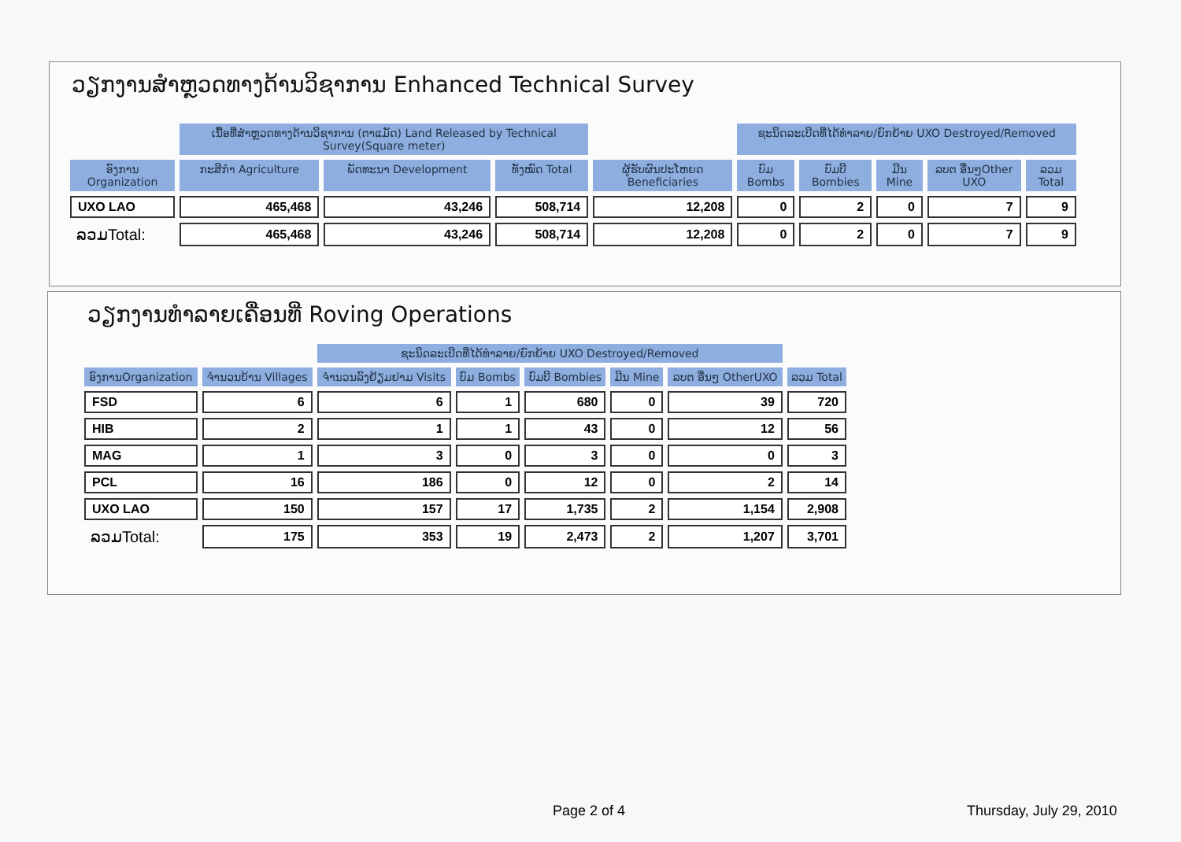ວຽກງານສຳຫຼວດທາງດ້ານວິຊາການ Enhanced Technical Survey
| | ເນື້ອທີ່ສຳຫຼວດທາງດ້ານວິຊາການ (ຕາແມັດ) Land Released by Technical Survey(Square meter) | | | | ຊະນິດລະເບີດທີ່ໄດ້ທຳລາຍ/ຍົກຍ້າຍ UXO Destroyed/Removed | | | | |
| --- | --- | --- | --- | --- | --- | --- | --- | --- | --- |
| ອົງການ Organization | ກະສິກຳ Agriculture | ພັດທະນາ Development | ທັງໝົດ Total | ຜູ້ຮັບຜົນປະໂຫຍດ Beneficiaries | ບົມ Bombs | ບົມບີ Bombies | ມີນ Mine | ລບຕ ອື່ນໆOther UXO | ລວມ Total |
| UXO LAO | 465,468 | 43,246 | 508,714 | 12,208 | 0 | 2 | 0 | 7 | 9 |
| ລວມTotal: | 465,468 | 43,246 | 508,714 | 12,208 | 0 | 2 | 0 | 7 | 9 |
ວຽກງານທຳລາຍເຄື່ອນທີ່ Roving Operations
| | | ຊະນິດລະເບີດທີ່ໄດ້ທຳລາຍ/ຍົກຍ້າຍ UXO Destroyed/Removed | | | | | |
| --- | --- | --- | --- | --- | --- | --- | --- |
| ອົງການOrganization | ຈຳນວນບ້ານ Villages | ຈຳນວນລົງຢ້ຽມຢາມ Visits | ບົມ Bombs | ບົມບີ Bombies | ມີນ Mine | ລບຕ ອື່ນໆ OtherUXO | ລວມ Total |
| FSD | 6 | 6 | 1 | 680 | 0 | 39 | 720 |
| HIB | 2 | 1 | 1 | 43 | 0 | 12 | 56 |
| MAG | 1 | 3 | 0 | 3 | 0 | 0 | 3 |
| PCL | 16 | 186 | 0 | 12 | 0 | 2 | 14 |
| UXO LAO | 150 | 157 | 17 | 1,735 | 2 | 1,154 | 2,908 |
| ລວມTotal: | 175 | 353 | 19 | 2,473 | 2 | 1,207 | 3,701 |
Page 2 of 4 Thursday, July 29, 2010